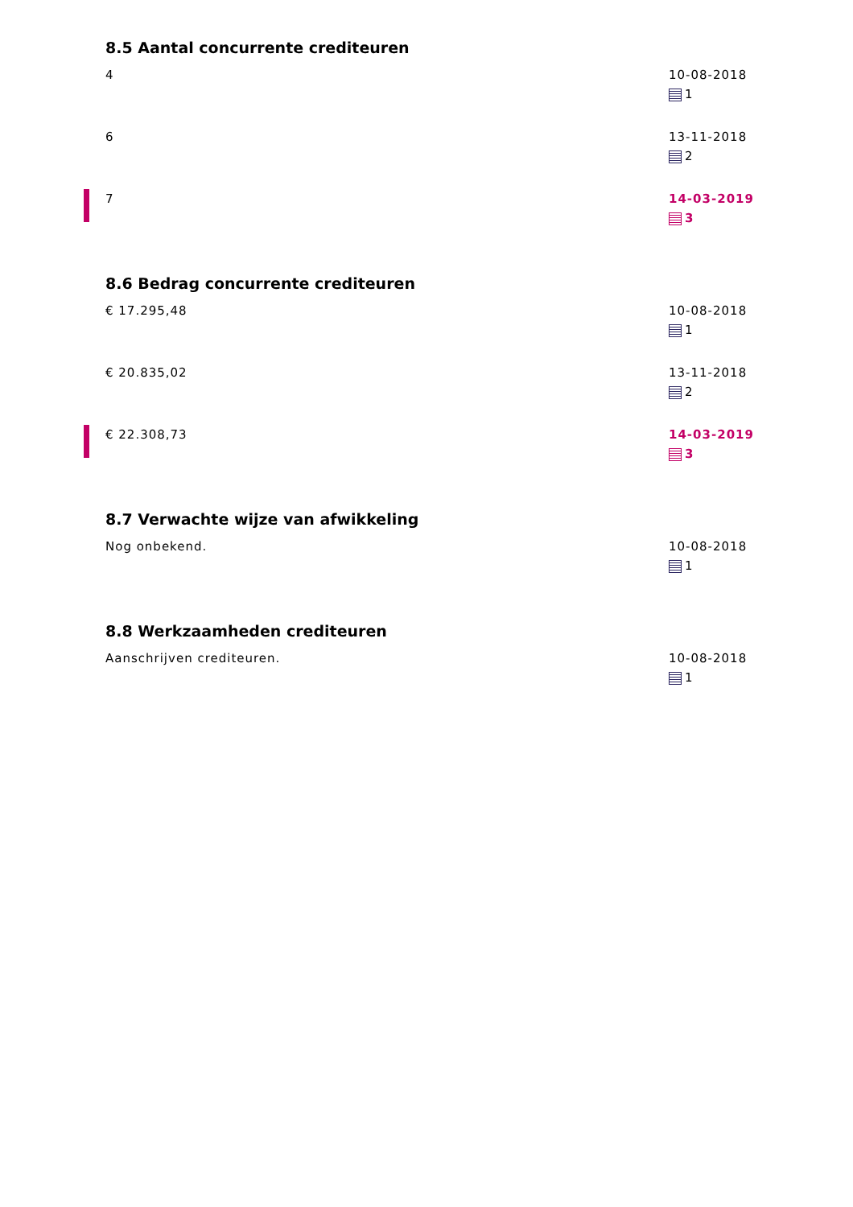8.5 Aantal concurrente crediteuren
4 10-08-2018
1
6 13-11-2018
2
7 14-03-2019
3
8.6 Bedrag concurrente crediteuren
€ 17.295,48 10-08-2018
1
€ 20.835,02 13-11-2018
2
€ 22.308,73 14-03-2019
3
8.7 Verwachte wijze van afwikkeling
Nog onbekend. 10-08-2018
1
8.8 Werkzaamheden crediteuren
Aanschrijven crediteuren. 10-08-2018
1